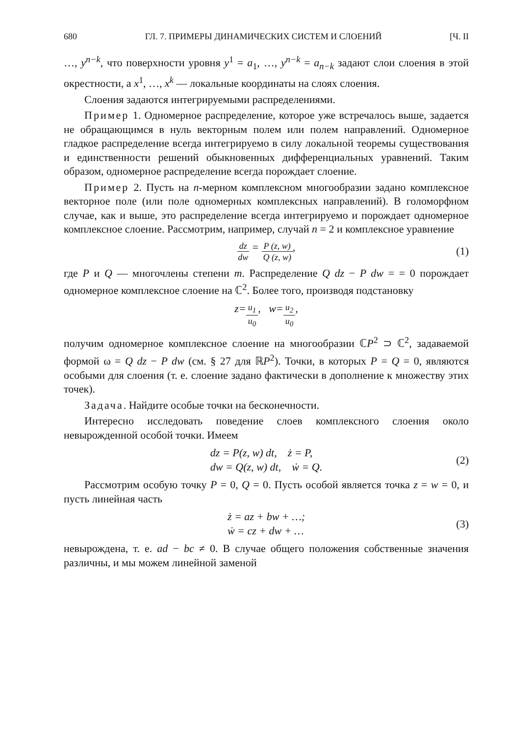680 ГЛ. 7. ПРИМЕРЫ ДИНАМИЧЕСКИХ СИСТЕМ И СЛОЕНИЙ [Ч. II
…, y<sup>n−k</sup>, что поверхности уровня y<sup>1</sup> = a<sub>1</sub>, …, y<sup>n−k</sup> = a<sub>n−k</sub> задают слои слоения в этой окрестности, а x<sup>1</sup>, …, x<sup>k</sup> — локальные координаты на слоях слоения.
Слоения задаются интегрируемыми распределениями.
Пример 1. Одномерное распределение, которое уже встречалось выше, задается не обращающимся в нуль векторным полем или полем направлений. Одномерное гладкое распределение всегда интегрируемо в силу локальной теоремы существования и единственности решений обыкновенных дифференциальных уравнений. Таким образом, одномерное распределение всегда порождает слоение.
Пример 2. Пусть на n-мерном комплексном многообразии задано комплексное векторное поле (или поле одномерных комплексных направлений). В голоморфном случае, как и выше, это распределение всегда интегрируемо и порождает одномерное комплексное слоение. Рассмотрим, например, случай n = 2 и комплексное уравнение
dz dw = P (z, w) Q (z, w), (1)
где P и Q — многочлены степени m. Распределение Q dz − P dw = = 0 порождает одномерное комплексное слоение на ℂ<sup>2</sup>. Более того, производя подстановку
z = u<sub>1</sub> u<sub>0</sub>, w = u<sub>2</sub> u<sub>0</sub>,
получим одномерное комплексное слоение на многообразии ℂP<sup>2</sup> ⊃ ℂ<sup>2</sup>, задаваемой формой ω = Q dz − P dw (см. § 27 для ℝP<sup>2</sup>). Точки, в которых P = Q = 0, являются особыми для слоения (т. е. слоение задано фактически в дополнение к множеству этих точек).
Задача. Найдите особые точки на бесконечности.
Интересно исследовать поведение слоев комплексного слоения около невырожденной особой точки. Имеем
dz = P(z, w) dt, ż = P,
dw = Q(z, w) dt, ẇ = Q.
(2)
Рассмотрим особую точку P = 0, Q = 0. Пусть особой является точка z = w = 0, и пусть линейная часть
ż = az + bw + …;
ẇ = cz + dw + …
(3)
невырождена, т. е. ad − bc ≠ 0. В случае общего положения собственные значения различны, и мы можем линейной заменой